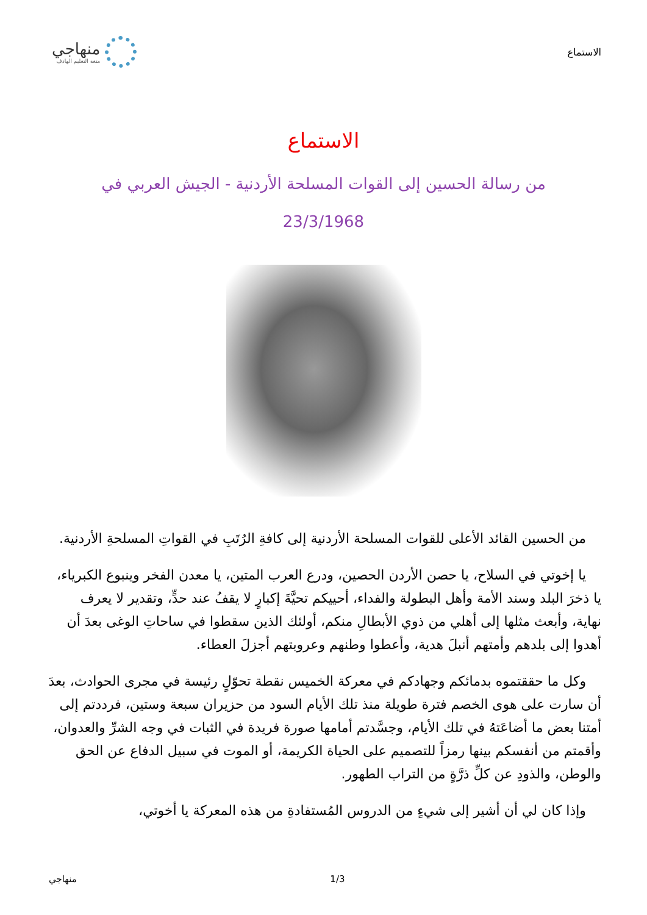الاستماع
منهاجي
متعة التعليم الهادف
الاستماع
من رسالة الحسين إلى القوات المسلحة الأردنية - الجيش العربي في 23/3/1968
من الحسين القائد الأعلى للقوات المسلحة الأردنية إلى كافةِ الرُتَبِ في القواتِ المسلحةِ الأردنية.
يا إخوتي في السلاح، يا حصن الأردن الحصين، ودرع العرب المتين، يا معدن الفخر وينبوع الكبرياء، يا ذخرَ البلد وسند الأمة وأهل البطولة والفداء، أحييكم تحيَّةَ إكبارٍ لا يقفُ عند حدٍّ، وتقدير لا يعرف نهاية، وأبعث مثلها إلى أهلي من ذوي الأبطالِ منكم، أولئك الذين سقطوا في ساحاتِ الوغى بعدَ أن أهدوا إلى بلدهم وأمتهم أنبلَ هدية، وأعطوا وطنهم وعروبتهم أجزلَ العطاء.
وكل ما حققتموه بدمائكم وجهادكم في معركة الخميس نقطة تحوّلٍ رئيسة في مجرى الحوادث، بعدَ أن سارت على هوى الخصم فترة طويلة منذ تلك الأيام السود من حزيران سبعة وستين، فرددتم إلى أمتنا بعض ما أضاعَتهُ في تلك الأيام، وجسَّدتم أمامها صورة فريدة في الثبات في وجه الشرِّ والعدوان، وأقمتم من أنفسكم بينها رمزاً للتصميم على الحياة الكريمة، أو الموت في سبيل الدفاع عن الحق والوطن، والذودِ عن كلِّ ذرَّةٍ من التراب الطهور.
وإذا كان لي أن أشير إلى شيءٍ من الدروس المُستفادةِ من هذه المعركة يا أخوتي،
منهاجي 1/3